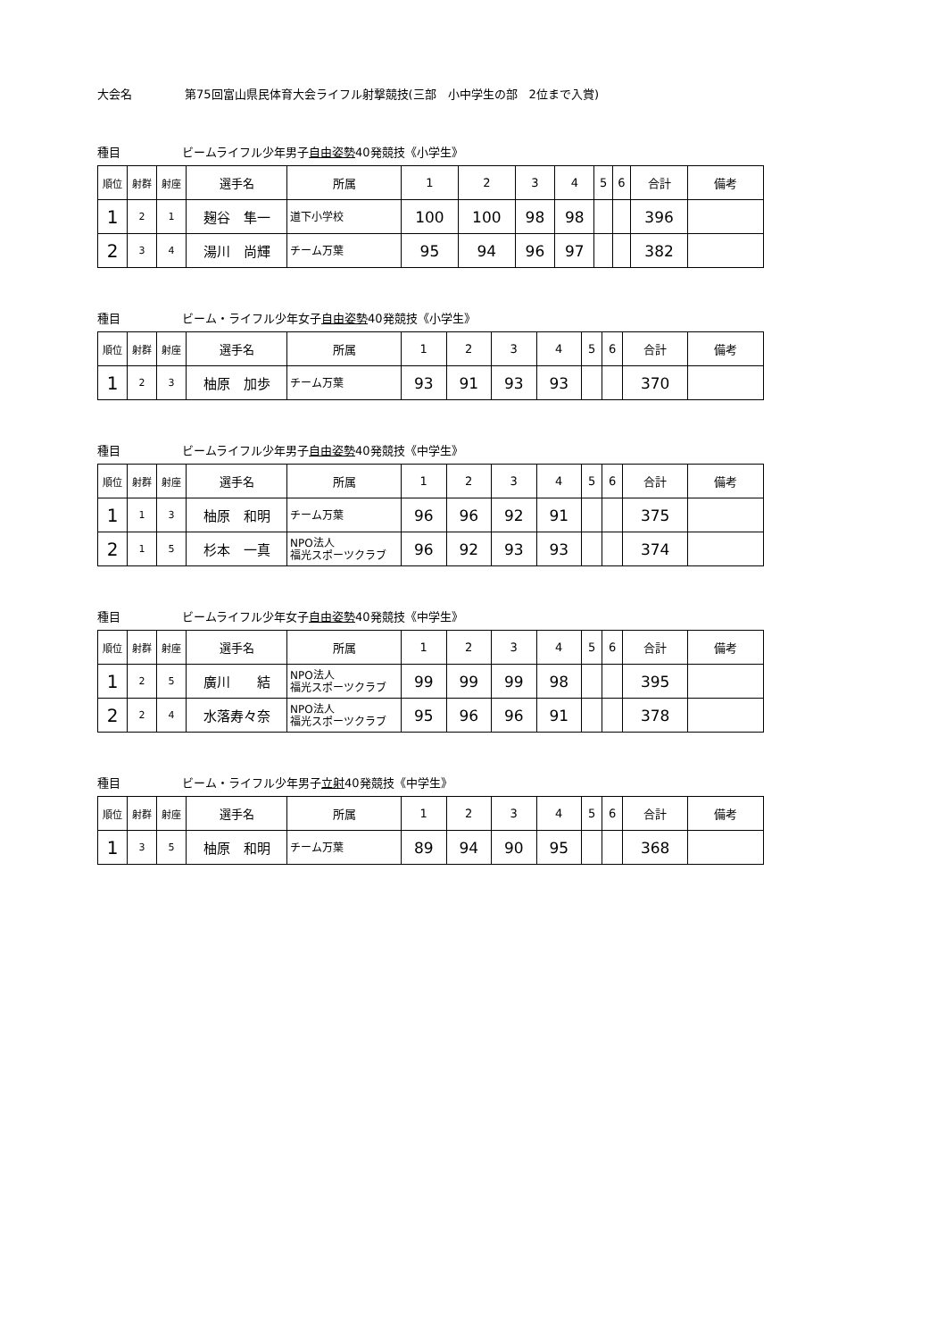大会名 第75回富山県民体育大会ライフル射撃競技(三部　小中学生の部　2位まで入賞)
種目 ビームライフル少年男子自由姿勢40発競技《小学生》
| 順位 | 射群 | 射座 | 選手名 | 所属 | 1 | 2 | 3 | 4 | 5 | 6 | 合計 | 備考 |
| --- | --- | --- | --- | --- | --- | --- | --- | --- | --- | --- | --- | --- |
| 1 | 2 | 1 | 麹谷 隼一 | 道下小学校 | 100 | 100 | 98 | 98 | | | 396 | |
| 2 | 3 | 4 | 湯川 尚輝 | チーム万葉 | 95 | 94 | 96 | 97 | | | 382 | |
種目 ビーム・ライフル少年女子自由姿勢40発競技《小学生》
| 順位 | 射群 | 射座 | 選手名 | 所属 | 1 | 2 | 3 | 4 | 5 | 6 | 合計 | 備考 |
| --- | --- | --- | --- | --- | --- | --- | --- | --- | --- | --- | --- | --- |
| 1 | 2 | 3 | 柚原 加歩 | チーム万葉 | 93 | 91 | 93 | 93 | | | 370 | |
種目 ビームライフル少年男子自由姿勢40発競技《中学生》
| 順位 | 射群 | 射座 | 選手名 | 所属 | 1 | 2 | 3 | 4 | 5 | 6 | 合計 | 備考 |
| --- | --- | --- | --- | --- | --- | --- | --- | --- | --- | --- | --- | --- |
| 1 | 1 | 3 | 柚原 和明 | チーム万葉 | 96 | 96 | 92 | 91 | | | 375 | |
| 2 | 1 | 5 | 杉本 一真 | NPO法人 福光スポーツクラブ | 96 | 92 | 93 | 93 | | | 374 | |
種目 ビームライフル少年女子自由姿勢40発競技《中学生》
| 順位 | 射群 | 射座 | 選手名 | 所属 | 1 | 2 | 3 | 4 | 5 | 6 | 合計 | 備考 |
| --- | --- | --- | --- | --- | --- | --- | --- | --- | --- | --- | --- | --- |
| 1 | 2 | 5 | 廣川 結 | NPO法人 福光スポーツクラブ | 99 | 99 | 99 | 98 | | | 395 | |
| 2 | 2 | 4 | 水落寿々奈 | NPO法人 福光スポーツクラブ | 95 | 96 | 96 | 91 | | | 378 | |
種目 ビーム・ライフル少年男子立射40発競技《中学生》
| 順位 | 射群 | 射座 | 選手名 | 所属 | 1 | 2 | 3 | 4 | 5 | 6 | 合計 | 備考 |
| --- | --- | --- | --- | --- | --- | --- | --- | --- | --- | --- | --- | --- |
| 1 | 3 | 5 | 柚原 和明 | チーム万葉 | 89 | 94 | 90 | 95 | | | 368 | |